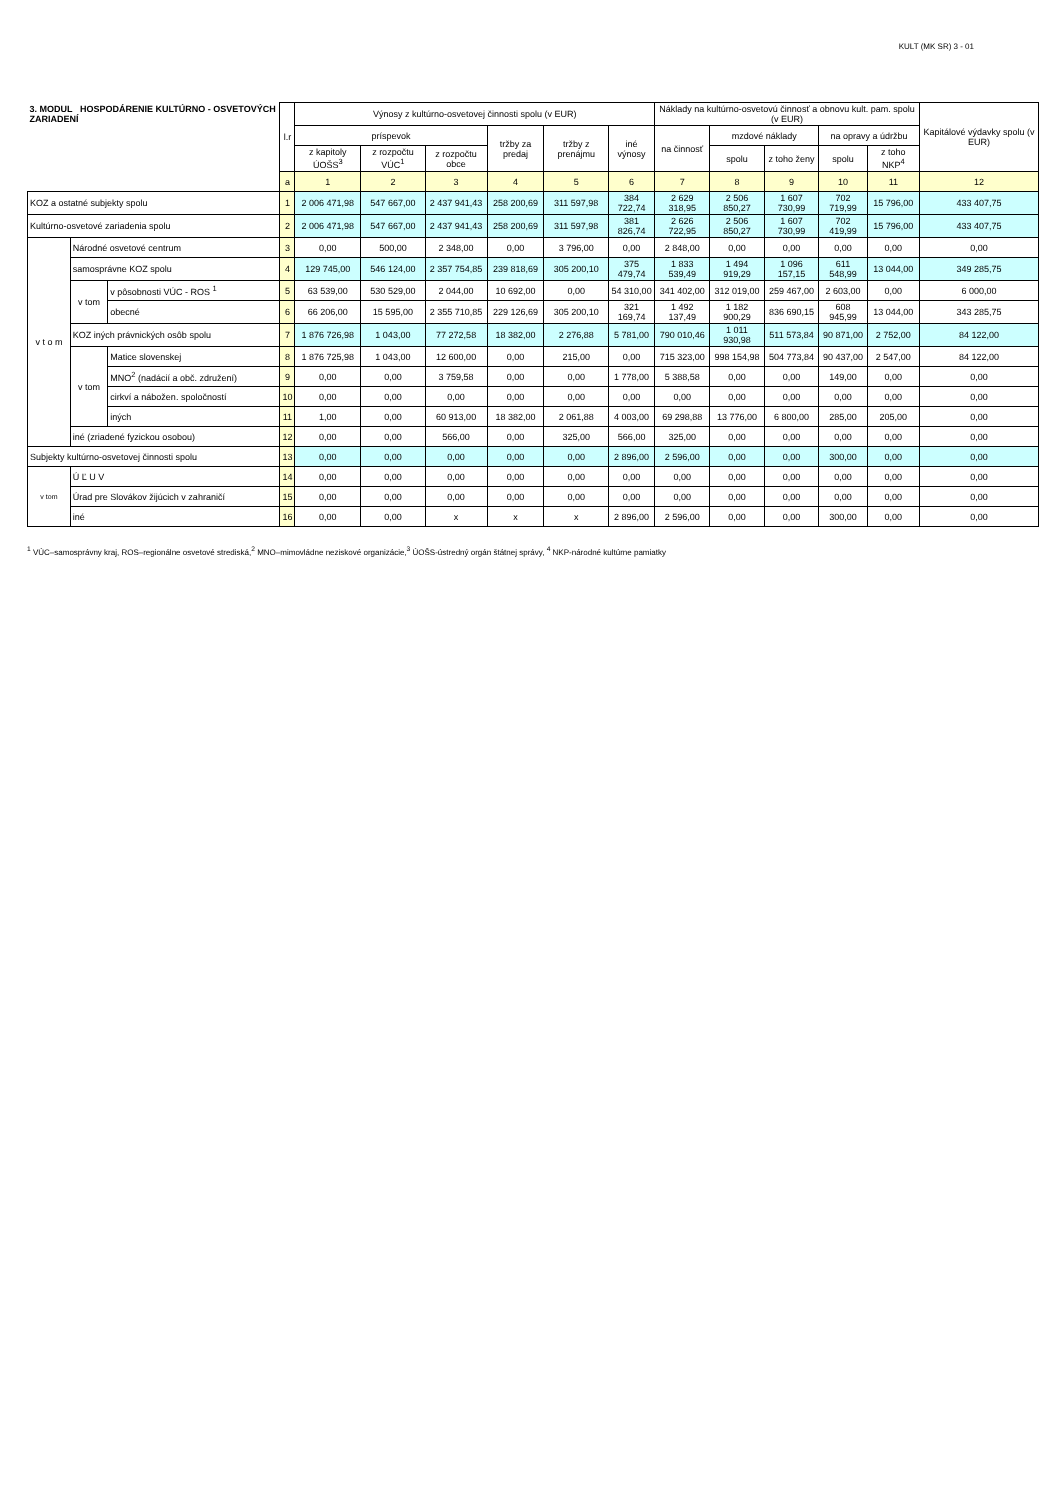KULT (MK SR) 3 - 01
| 3. MODUL HOSPODÁRENIE KULTÚRNO - OSVETOVÝCH ZARIADENÍ | | | l.r | Výnosy z kultúrno-osvetovej činnosti spolu (v EUR) | | | | | | Náklady na kultúrno-osvetovú činnosť a obnovu kult. pam. spolu (v EUR) | | | | | Kapitálové výdavky spolu (v EUR) |
| --- | --- | --- | --- | --- | --- | --- | --- | --- | --- | --- | --- | --- | --- | --- | --- |
| | | | | príspevok | | | tržby za predaj | tržby z prenájmu | iné výnosy | na činnosť | mzdové náklady | | na opravy a údržbu | | |
| | | | | z kapitoly ÚOŠS<sup>3</sup> | z rozpočtu VÚC<sup>1</sup> | z rozpočtu obce | | | | | spolu | z toho ženy | spolu | z toho NKP<sup>4</sup> | |
| | | | a | 1 | 2 | 3 | 4 | 5 | 6 | 7 | 8 | 9 | 10 | 11 | 12 |
| KOZ a ostatné subjekty spolu | | | 1 | 2 006 471,98 | 547 667,00 | 2 437 941,43 | 258 200,69 | 311 597,98 | 384 722,74 | 2 629 318,95 | 2 506 850,27 | 1 607 730,99 | 702 719,99 | 15 796,00 | 433 407,75 |
| Kultúrno-osvetové zariadenia spolu | | | 2 | 2 006 471,98 | 547 667,00 | 2 437 941,43 | 258 200,69 | 311 597,98 | 381 826,74 | 2 626 722,95 | 2 506 850,27 | 1 607 730,99 | 702 419,99 | 15 796,00 | 433 407,75 |
| v t o m | Národné osvetové centrum | | 3 | 0,00 | 500,00 | 2 348,00 | 0,00 | 3 796,00 | 0,00 | 2 848,00 | 0,00 | 0,00 | 0,00 | 0,00 | 0,00 |
| | samosprávne KOZ spolu | | 4 | 129 745,00 | 546 124,00 | 2 357 754,85 | 239 818,69 | 305 200,10 | 375 479,74 | 1 833 539,49 | 1 494 919,29 | 1 096 157,15 | 611 548,99 | 13 044,00 | 349 285,75 |
| | v tom | v pôsobnosti VÚC - ROS <sup>1</sup> | 5 | 63 539,00 | 530 529,00 | 2 044,00 | 10 692,00 | 0,00 | 54 310,00 | 341 402,00 | 312 019,00 | 259 467,00 | 2 603,00 | 0,00 | 6 000,00 |
| | | obecné | 6 | 66 206,00 | 15 595,00 | 2 355 710,85 | 229 126,69 | 305 200,10 | 321 169,74 | 1 492 137,49 | 1 182 900,29 | 836 690,15 | 608 945,99 | 13 044,00 | 343 285,75 |
| | KOZ iných právnických osôb spolu | | 7 | 1 876 726,98 | 1 043,00 | 77 272,58 | 18 382,00 | 2 276,88 | 5 781,00 | 790 010,46 | 1 011 930,98 | 511 573,84 | 90 871,00 | 2 752,00 | 84 122,00 |
| | v tom | Matice slovenskej | 8 | 1 876 725,98 | 1 043,00 | 12 600,00 | 0,00 | 215,00 | 0,00 | 715 323,00 | 998 154,98 | 504 773,84 | 90 437,00 | 2 547,00 | 84 122,00 |
| | | MNO<sup>2</sup> (nadácií a obč. združení) | 9 | 0,00 | 0,00 | 3 759,58 | 0,00 | 0,00 | 1 778,00 | 5 388,58 | 0,00 | 0,00 | 149,00 | 0,00 | 0,00 |
| | | cirkví a nábožen. spoločností | 10 | 0,00 | 0,00 | 0,00 | 0,00 | 0,00 | 0,00 | 0,00 | 0,00 | 0,00 | 0,00 | 0,00 | 0,00 |
| | | iných | 11 | 1,00 | 0,00 | 60 913,00 | 18 382,00 | 2 061,88 | 4 003,00 | 69 298,88 | 13 776,00 | 6 800,00 | 285,00 | 205,00 | 0,00 |
| | iné (zriadené fyzickou osobou) | | 12 | 0,00 | 0,00 | 566,00 | 0,00 | 325,00 | 566,00 | 325,00 | 0,00 | 0,00 | 0,00 | 0,00 | 0,00 |
| Subjekty kultúrno-osvetovej činnosti spolu | | | 13 | 0,00 | 0,00 | 0,00 | 0,00 | 0,00 | 2 896,00 | 2 596,00 | 0,00 | 0,00 | 300,00 | 0,00 | 0,00 |
| v tom | Ú Ľ U V | | 14 | 0,00 | 0,00 | 0,00 | 0,00 | 0,00 | 0,00 | 0,00 | 0,00 | 0,00 | 0,00 | 0,00 | 0,00 |
| | Úrad pre Slovákov žijúcich v zahraničí | | 15 | 0,00 | 0,00 | 0,00 | 0,00 | 0,00 | 0,00 | 0,00 | 0,00 | 0,00 | 0,00 | 0,00 | 0,00 |
| | iné | | 16 | 0,00 | 0,00 | x | x | x | 2 896,00 | 2 596,00 | 0,00 | 0,00 | 300,00 | 0,00 | 0,00 |
<sup>1</sup> VÚC–samosprávny kraj, ROS–regionálne osvetové strediská,<sup>2</sup> MNO–mimovládne neziskové organizácie,<sup>3</sup> ÚOŠS-ústredný orgán štátnej správy, <sup>4</sup> NKP-národné kultúrne pamiatky